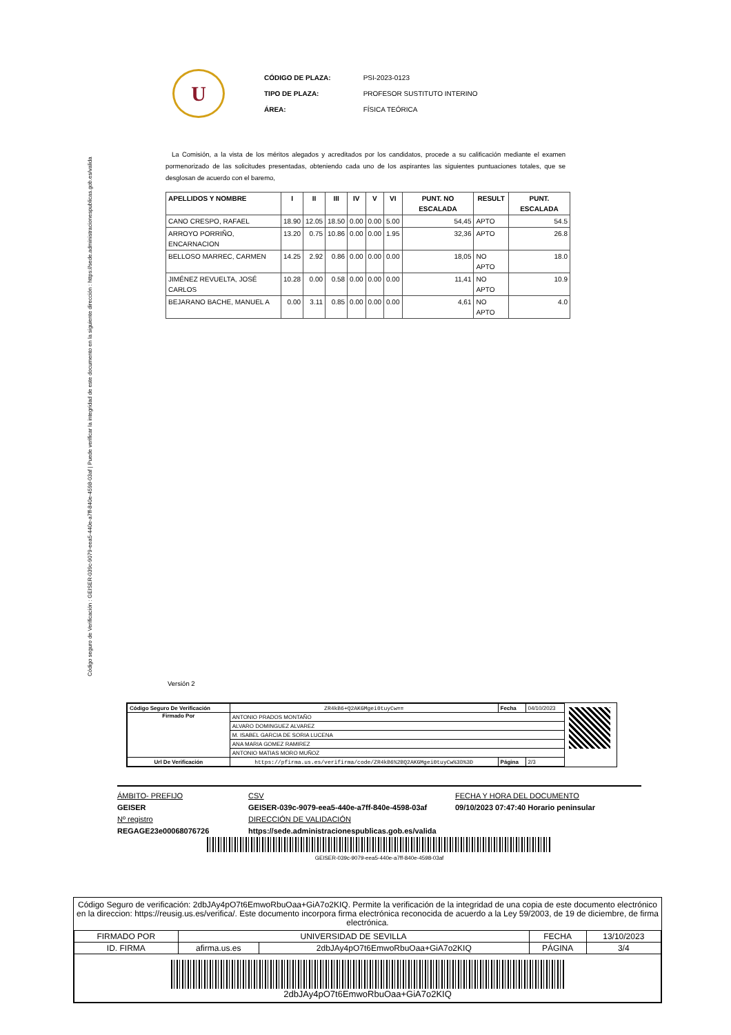Código seguro de Verificación : GEISER-039c-9079-eea5-440e-a7ff-840e-4598-03af | Puede verificar la integridad de este documento en la siguiente dirección : https://sede.administracionespublicas.gob.es/valida
U
| CÓDIGO DE PLAZA: | PSI-2023-0123 |
| TIPO DE PLAZA: | PROFESOR SUSTITUTO INTERINO |
| ÁREA: | FÍSICA TEÓRICA |
La Comisión, a la vista de los méritos alegados y acreditados por los candidatos, procede a su calificación mediante el examen pormenorizado de las solicitudes presentadas, obteniendo cada uno de los aspirantes las siguientes puntuaciones totales, que se desglosan de acuerdo con el baremo,
| APELLIDOS Y NOMBRE | I | II | III | IV | V | VI | PUNT. NO ESCALADA | RESULT | PUNT. ESCALADA |
| --- | --- | --- | --- | --- | --- | --- | --- | --- | --- |
| CANO CRESPO, RAFAEL | 18.90 | 12.05 | 18.50 | 0.00 | 0.00 | 5.00 | 54,45 | APTO | 54.5 |
| ARROYO PORRIÑO, ENCARNACION | 13.20 | 0.75 | 10.86 | 0.00 | 0.00 | 1.95 | 32,36 | APTO | 26.8 |
| BELLOSO MARREC, CARMEN | 14.25 | 2.92 | 0.86 | 0.00 | 0.00 | 0.00 | 18,05 | NO APTO | 18.0 |
| JIMÉNEZ REVUELTA, JOSÉ CARLOS | 10.28 | 0.00 | 0.58 | 0.00 | 0.00 | 0.00 | 11,41 | NO APTO | 10.9 |
| BEJARANO BACHE, MANUEL A | 0.00 | 3.11 | 0.85 | 0.00 | 0.00 | 0.00 | 4,61 | NO APTO | 4.0 |
Versión 2
| Código Seguro De Verificación | ZR4kB6+Q2AKGMgei0tuyCw== | Fecha | 04/10/2023 |
| Firmado Por | ANTONIO PRADOS MONTAÑO | | |
| | ALVARO DOMINGUEZ ALVAREZ | | |
| | M. ISABEL GARCIA DE SORIA LUCENA | | |
| | ANA MARIA GOMEZ RAMIREZ | | |
| | ANTONIO MATIAS MORO MUÑOZ | | |
| Url De Verificación | https://pfirma.us.es/verifirma/code/ZR4kB6%2BQ2AKGMgei0tuyCw%3D%3D | Página | 2/3 |
ÁMBITO- PREFIJO
GEISER
Nº registro
REGAGE23e00068076726
CSV
GEISER-039c-9079-eea5-440e-a7ff-840e-4598-03af
DIRECCIÓN DE VALIDACIÓN
https://sede.administracionespublicas.gob.es/valida
FECHA Y HORA DEL DOCUMENTO
09/10/2023 07:47:40 Horario peninsular
GEISER-039c-9079-eea5-440e-a7ff-840e-4598-03af
Código Seguro de verificación: 2dbJAy4pO7t6EmwoRbuOaa+GiA7o2KIQ. Permite la verificación de la integridad de una copia de este documento electrónico en la direccion: https://reusig.us.es/verifica/. Este documento incorpora firma electrónica reconocida de acuerdo a la Ley 59/2003, de 19 de diciembre, de firma electrónica.
| FIRMADO POR | UNIVERSIDAD DE SEVILLA | | FECHA | 13/10/2023 |
| ID. FIRMA | afirma.us.es | 2dbJAy4pO7t6EmwoRbuOaa+GiA7o2KIQ | PÁGINA | 3/4 |
| 2dbJAy4pO7t6EmwoRbuOaa+GiA7o2KIQ | | | | |